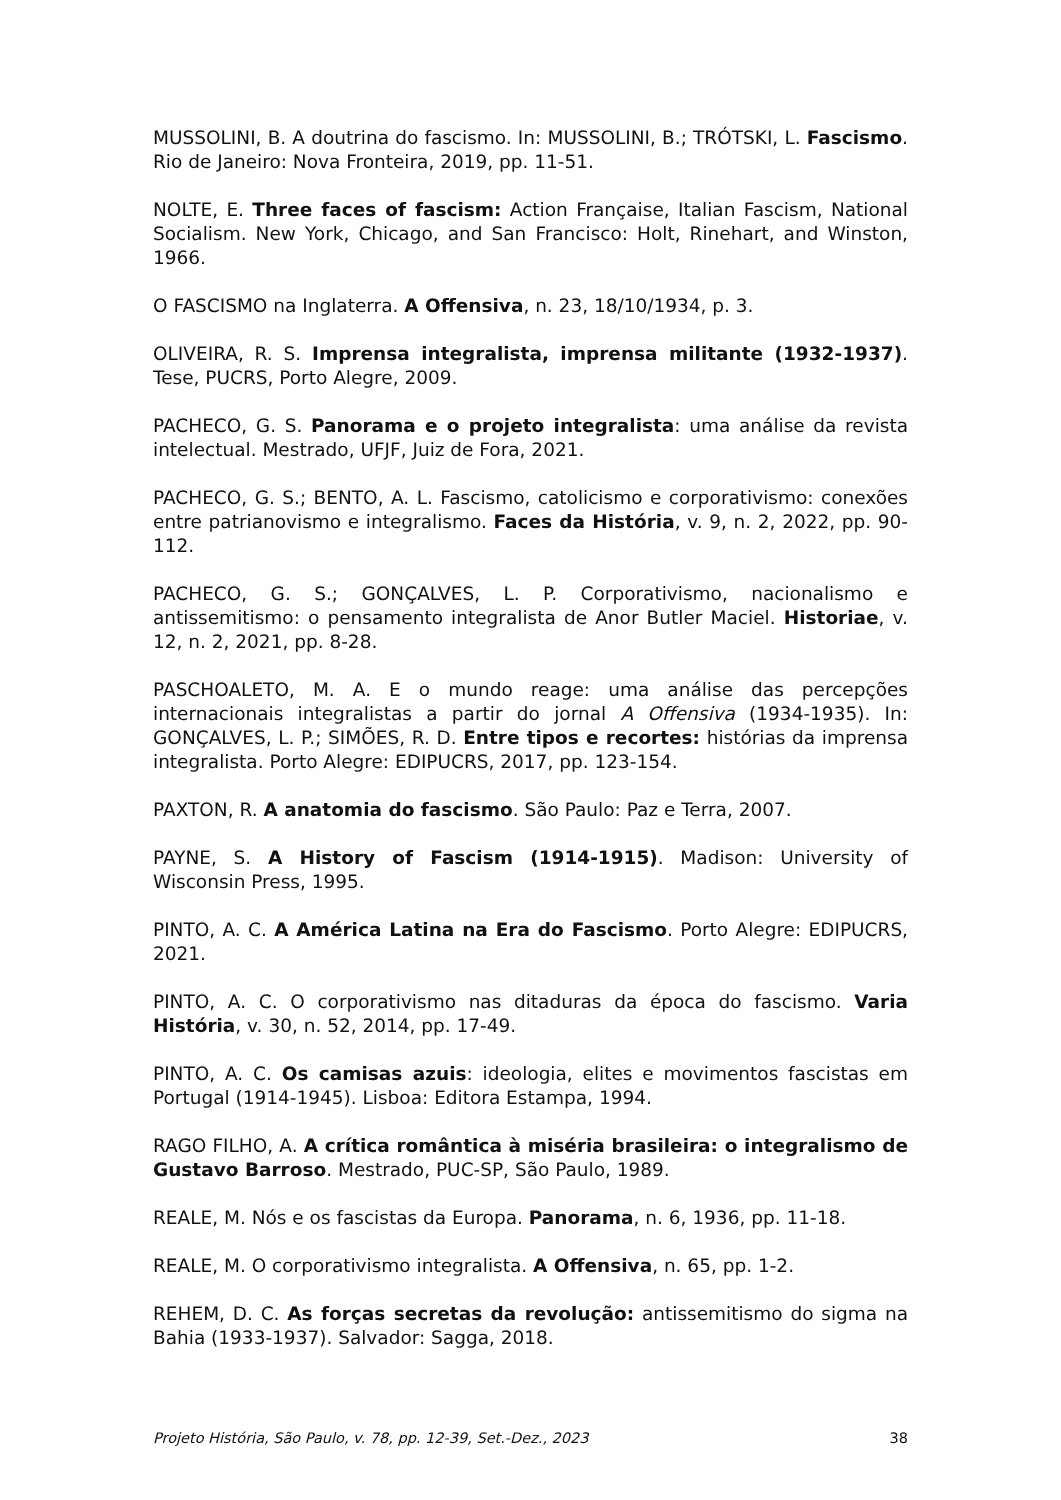MUSSOLINI, B. A doutrina do fascismo. In: MUSSOLINI, B.; TRÓTSKI, L. Fascismo. Rio de Janeiro: Nova Fronteira, 2019, pp. 11-51.
NOLTE, E. Three faces of fascism: Action Française, Italian Fascism, National Socialism. New York, Chicago, and San Francisco: Holt, Rinehart, and Winston, 1966.
O FASCISMO na Inglaterra. A Offensiva, n. 23, 18/10/1934, p. 3.
OLIVEIRA, R. S. Imprensa integralista, imprensa militante (1932-1937). Tese, PUCRS, Porto Alegre, 2009.
PACHECO, G. S. Panorama e o projeto integralista: uma análise da revista intelectual. Mestrado, UFJF, Juiz de Fora, 2021.
PACHECO, G. S.; BENTO, A. L. Fascismo, catolicismo e corporativismo: conexões entre patrianovismo e integralismo. Faces da História, v. 9, n. 2, 2022, pp. 90-112.
PACHECO, G. S.; GONÇALVES, L. P. Corporativismo, nacionalismo e antissemitismo: o pensamento integralista de Anor Butler Maciel. Historiae, v. 12, n. 2, 2021, pp. 8-28.
PASCHOALETO, M. A. E o mundo reage: uma análise das percepções internacionais integralistas a partir do jornal A Offensiva (1934-1935). In: GONÇALVES, L. P.; SIMÕES, R. D. Entre tipos e recortes: histórias da imprensa integralista. Porto Alegre: EDIPUCRS, 2017, pp. 123-154.
PAXTON, R. A anatomia do fascismo. São Paulo: Paz e Terra, 2007.
PAYNE, S. A History of Fascism (1914-1915). Madison: University of Wisconsin Press, 1995.
PINTO, A. C. A América Latina na Era do Fascismo. Porto Alegre: EDIPUCRS, 2021.
PINTO, A. C. O corporativismo nas ditaduras da época do fascismo. Varia História, v. 30, n. 52, 2014, pp. 17-49.
PINTO, A. C. Os camisas azuis: ideologia, elites e movimentos fascistas em Portugal (1914-1945). Lisboa: Editora Estampa, 1994.
RAGO FILHO, A. A crítica romântica à miséria brasileira: o integralismo de Gustavo Barroso. Mestrado, PUC-SP, São Paulo, 1989.
REALE, M. Nós e os fascistas da Europa. Panorama, n. 6, 1936, pp. 11-18.
REALE, M. O corporativismo integralista. A Offensiva, n. 65, pp. 1-2.
REHEM, D. C. As forças secretas da revolução: antissemitismo do sigma na Bahia (1933-1937). Salvador: Sagga, 2018.
Projeto História, São Paulo, v. 78, pp. 12-39, Set.-Dez., 2023 38